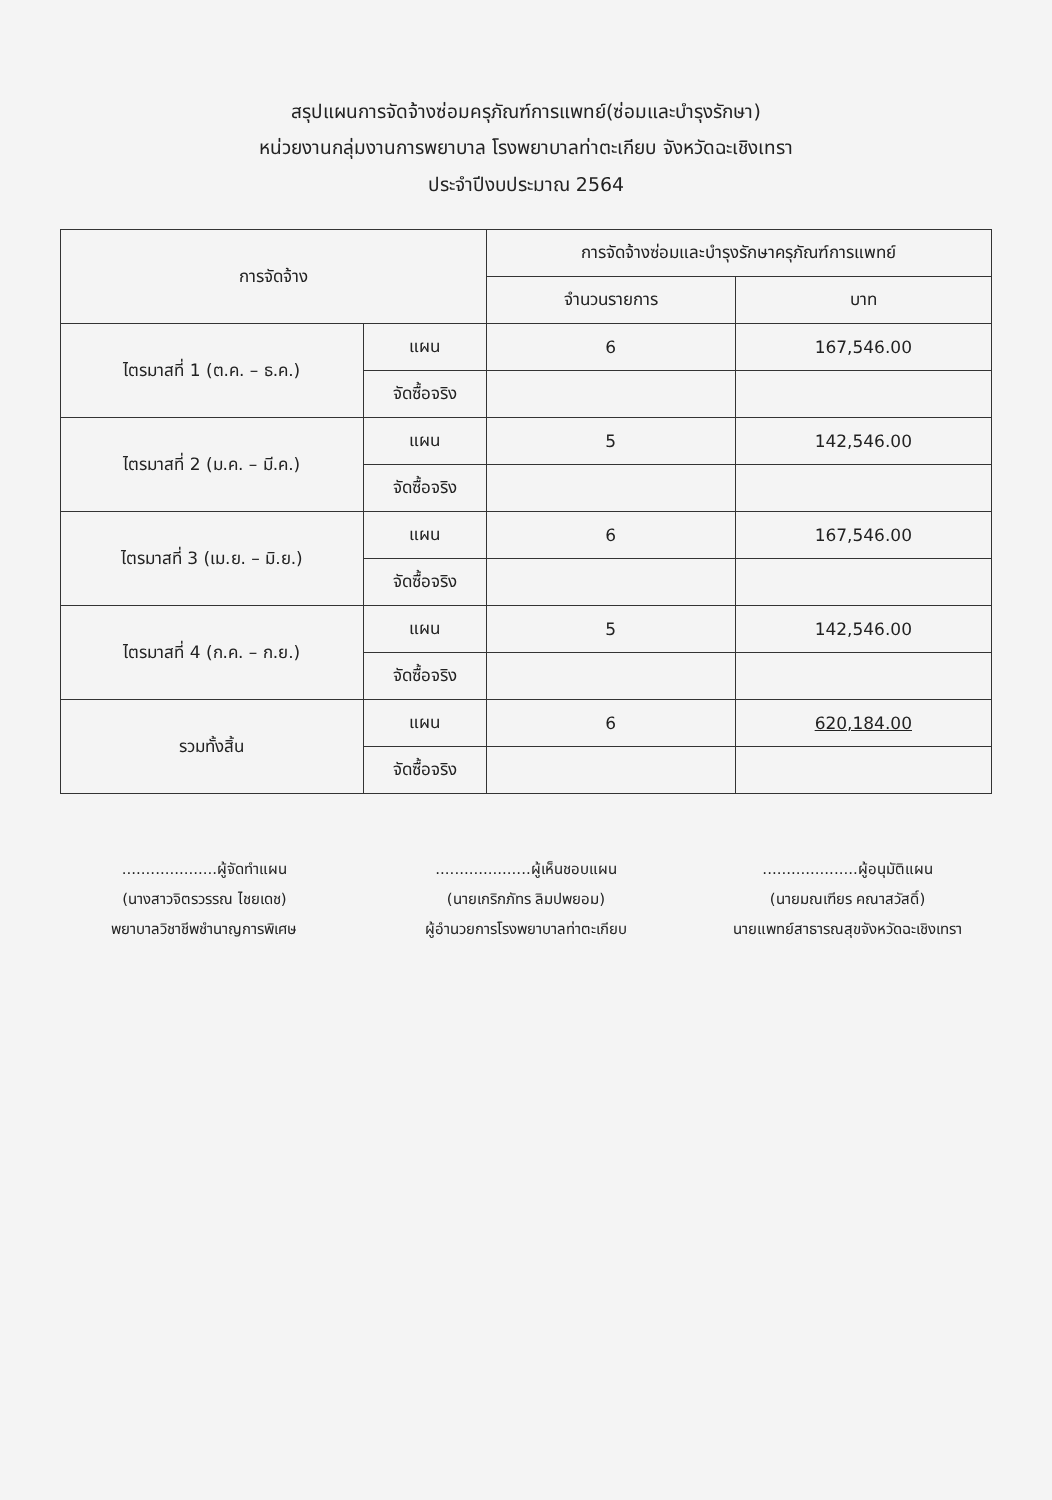สรุปแผนการจัดจ้างซ่อมครุภัณฑ์การแพทย์(ซ่อมและบำรุงรักษา)
หน่วยงานกลุ่มงานการพยาบาล โรงพยาบาลท่าตะเกียบ จังหวัดฉะเชิงเทรา
ประจำปีงบประมาณ 2564
| การจัดจ้าง | | การจัดจ้างซ่อมและบำรุงรักษาครุภัณฑ์การแพทย์ | |
| --- | --- | --- | --- |
| | | จำนวนรายการ | บาท |
| ไตรมาสที่ 1 (ต.ค. – ธ.ค.) | แผน | 6 | 167,546.00 |
| | จัดซื้อจริง | | |
| ไตรมาสที่ 2 (ม.ค. – มี.ค.) | แผน | 5 | 142,546.00 |
| | จัดซื้อจริง | | |
| ไตรมาสที่ 3 (เม.ย. – มิ.ย.) | แผน | 6 | 167,546.00 |
| | จัดซื้อจริง | | |
| ไตรมาสที่ 4 (ก.ค. – ก.ย.) | แผน | 5 | 142,546.00 |
| | จัดซื้อจริง | | |
| รวมทั้งสิ้น | แผน | 6 | 620,184.00 |
| | จัดซื้อจริง | | |
....................ผู้จัดทำแผน
(นางสาวจิตรวรรณ ไชยเดช)
พยาบาลวิชาชีพชำนาญการพิเศษ
....................ผู้เห็นชอบแผน
(นายเกริกภัทร ลิมปพยอม)
ผู้อำนวยการโรงพยาบาลท่าตะเกียบ
....................ผู้อนุมัติแผน
(นายมณเฑียร คณาสวัสดิ์)
นายแพทย์สาธารณสุขจังหวัดฉะเชิงเทรา